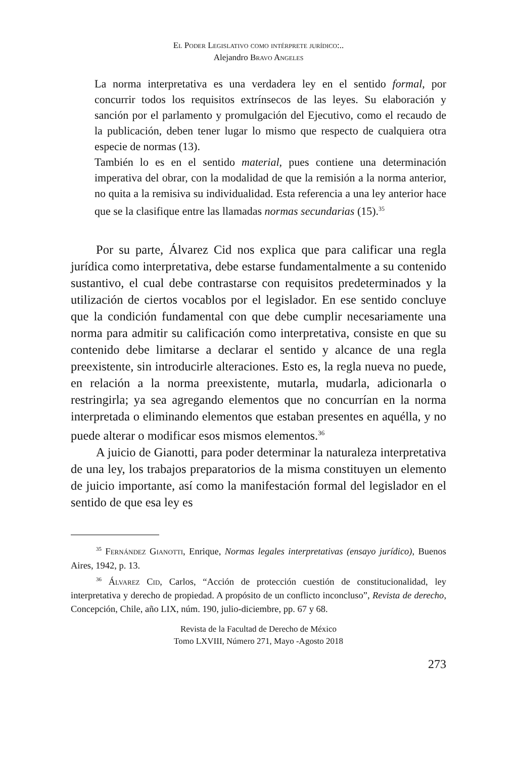El Poder Legislativo como intérprete jurídico:..
Alejandro Bravo Angeles
La norma interpretativa es una verdadera ley en el sentido formal, por concurrir todos los requisitos extrínsecos de las leyes. Su elaboración y sanción por el parlamento y promulgación del Ejecutivo, como el recaudo de la publicación, deben tener lugar lo mismo que respecto de cualquiera otra especie de normas (13).
También lo es en el sentido material, pues contiene una determinación imperativa del obrar, con la modalidad de que la remisión a la norma anterior, no quita a la remisiva su individualidad. Esta referencia a una ley anterior hace que se la clasifique entre las llamadas normas secundarias (15).<sup>35</sup>
Por su parte, Álvarez Cid nos explica que para calificar una regla jurídica como interpretativa, debe estarse fundamentalmente a su contenido sustantivo, el cual debe contrastarse con requisitos predeterminados y la utilización de ciertos vocablos por el legislador. En ese sentido concluye que la condición fundamental con que debe cumplir necesariamente una norma para admitir su calificación como interpretativa, consiste en que su contenido debe limitarse a declarar el sentido y alcance de una regla preexistente, sin introducirle alteraciones. Esto es, la regla nueva no puede, en relación a la norma preexistente, mutarla, mudarla, adicionarla o restringirla; ya sea agregando elementos que no concurrían en la norma interpretada o eliminando elementos que estaban presentes en aquélla, y no puede alterar o modificar esos mismos elementos.<sup>36</sup>
A juicio de Gianotti, para poder determinar la naturaleza interpretativa de una ley, los trabajos preparatorios de la misma constituyen un elemento de juicio importante, así como la manifestación formal del legislador en el sentido de que esa ley es
<sup>35</sup> Fernández Gianotti, Enrique, Normas legales interpretativas (ensayo jurídico), Buenos Aires, 1942, p. 13.
<sup>36</sup> Álvarez Cid, Carlos, “Acción de protección cuestión de constitucionalidad, ley interpretativa y derecho de propiedad. A propósito de un conflicto inconcluso”, Revista de derecho, Concepción, Chile, año LIX, núm. 190, julio-diciembre, pp. 67 y 68.
Revista de la Facultad de Derecho de México
Tomo LXVIII, Número 271, Mayo -Agosto 2018
273